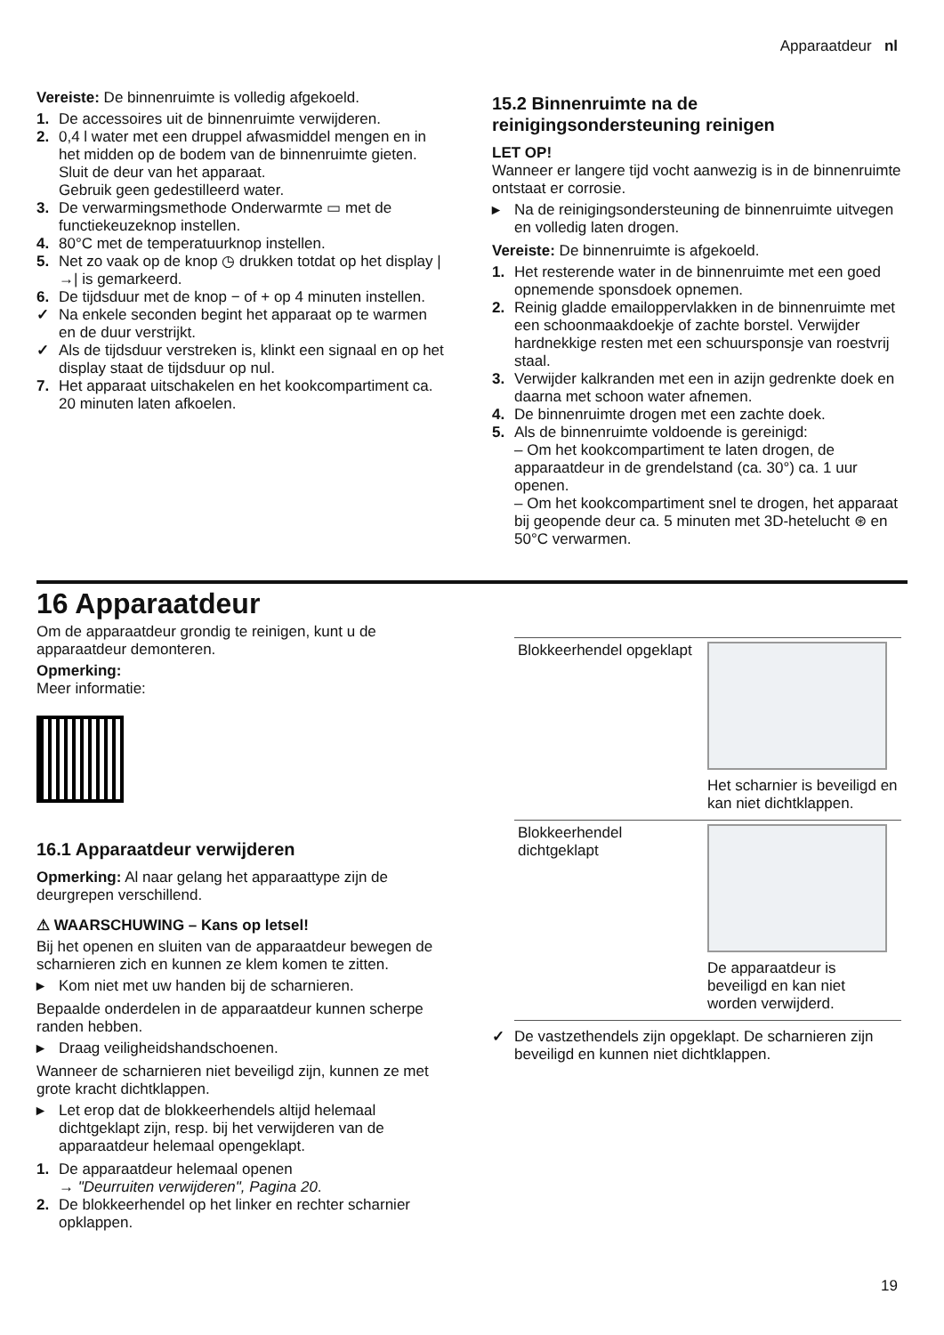Apparaatdeur nl
Vereiste: De binnenruimte is volledig afgekoeld.
1. De accessoires uit de binnenruimte verwijderen.
2. 0,4 l water met een druppel afwasmiddel mengen en in het midden op de bodem van de binnenruimte gieten. Sluit de deur van het apparaat.
Gebruik geen gedestilleerd water.
3. De verwarmingsmethode Onderwarmte ▭ met de functiekeuzeknop instellen.
4. 80°C met de temperatuurknop instellen.
5. Net zo vaak op de knop ◷ drukken totdat op het display |→| is gemarkeerd.
6. De tijdsduur met de knop − of + op 4 minuten instellen.
✓ Na enkele seconden begint het apparaat op te warmen en de duur verstrijkt.
✓ Als de tijdsduur verstreken is, klinkt een signaal en op het display staat de tijdsduur op nul.
7. Het apparaat uitschakelen en het kookcompartiment ca. 20 minuten laten afkoelen.
15.2 Binnenruimte na de reinigingsondersteuning reinigen
LET OP!
Wanneer er langere tijd vocht aanwezig is in de binnenruimte ontstaat er corrosie.
▸ Na de reinigingsondersteuning de binnenruimte uitvegen en volledig laten drogen.
Vereiste: De binnenruimte is afgekoeld.
1. Het resterende water in de binnenruimte met een goed opnemende sponsdoek opnemen.
2. Reinig gladde emailoppervlakken in de binnenruimte met een schoonmaakdoekje of zachte borstel. Verwijder hardnekkige resten met een schuursponsje van roestvrij staal.
3. Verwijder kalkranden met een in azijn gedrenkte doek en daarna met schoon water afnemen.
4. De binnenruimte drogen met een zachte doek.
5. Als de binnenruimte voldoende is gereinigd:
– Om het kookcompartiment te laten drogen, de apparaatdeur in de grendelstand (ca. 30°) ca. 1 uur openen.
– Om het kookcompartiment snel te drogen, het apparaat bij geopende deur ca. 5 minuten met 3D-hetelucht ⊛ en 50°C verwarmen.
16 Apparaatdeur
Om de apparaatdeur grondig te reinigen, kunt u de apparaatdeur demonteren.
Opmerking:
Meer informatie:
16.1 Apparaatdeur verwijderen
Opmerking: Al naar gelang het apparaattype zijn de deurgrepen verschillend.
⚠ WAARSCHUWING – Kans op letsel!
Bij het openen en sluiten van de apparaatdeur bewegen de scharnieren zich en kunnen ze klem komen te zitten.
▸ Kom niet met uw handen bij de scharnieren.
Bepaalde onderdelen in de apparaatdeur kunnen scherpe randen hebben.
▸ Draag veiligheidshandschoenen.
Wanneer de scharnieren niet beveiligd zijn, kunnen ze met grote kracht dichtklappen.
▸ Let erop dat de blokkeerhendels altijd helemaal dichtgeklapt zijn, resp. bij het verwijderen van de apparaatdeur helemaal opengeklapt.
1. De apparaatdeur helemaal openen
→ "Deurruiten verwijderen", Pagina 20.
2. De blokkeerhendel op het linker en rechter scharnier opklappen.
| Blokkeerhendel opgeklapt | Het scharnier is beveiligd en kan niet dichtklappen. |
| Blokkeerhendel dichtgeklapt | De apparaatdeur is beveiligd en kan niet worden verwijderd. |
✓ De vastzethendels zijn opgeklapt. De scharnieren zijn beveiligd en kunnen niet dichtklappen.
19